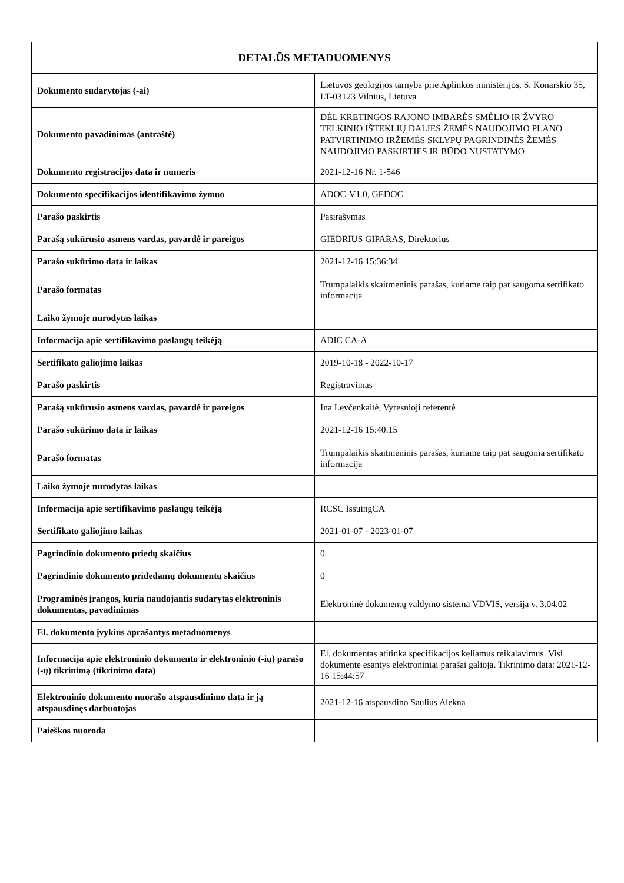| DETALŪS METADUOMENYS | |
| --- | --- |
| Dokumento sudarytojas (-ai) | Lietuvos geologijos tarnyba prie Aplinkos ministerijos, S. Konarskio 35, LT-03123 Vilnius, Lietuva |
| Dokumento pavadinimas (antraštė) | DĖL KRETINGOS RAJONO IMBARĖS SMĖLIO IR ŽVYRO TELKINIO IŠTEKLIŲ DALIES ŽEMĖS NAUDOJIMO PLANO PATVIRTINIMO IRŽEMĖS SKLYPŲ PAGRINDINĖS ŽEMĖS NAUDOJIMO PASKIRTIES IR BŪDO NUSTATYMO |
| Dokumento registracijos data ir numeris | 2021-12-16 Nr. 1-546 |
| Dokumento specifikacijos identifikavimo žymuo | ADOC-V1.0, GEDOC |
| Parašo paskirtis | Pasirašymas |
| Parašą sukūrusio asmens vardas, pavardė ir pareigos | GIEDRIUS GIPARAS, Direktorius |
| Parašo sukūrimo data ir laikas | 2021-12-16 15:36:34 |
| Parašo formatas | Trumpalaikis skaitmeninis parašas, kuriame taip pat saugoma sertifikato informacija |
| Laiko žymoje nurodytas laikas | |
| Informacija apie sertifikavimo paslaugų teikėją | ADIC CA-A |
| Sertifikato galiojimo laikas | 2019-10-18 - 2022-10-17 |
| Parašo paskirtis | Registravimas |
| Parašą sukūrusio asmens vardas, pavardė ir pareigos | Ina Levčenkaitė, Vyresnioji referentė |
| Parašo sukūrimo data ir laikas | 2021-12-16 15:40:15 |
| Parašo formatas | Trumpalaikis skaitmeninis parašas, kuriame taip pat saugoma sertifikato informacija |
| Laiko žymoje nurodytas laikas | |
| Informacija apie sertifikavimo paslaugų teikėją | RCSC IssuingCA |
| Sertifikato galiojimo laikas | 2021-01-07 - 2023-01-07 |
| Pagrindinio dokumento priedų skaičius | 0 |
| Pagrindinio dokumento pridedamų dokumentų skaičius | 0 |
| Programinės įrangos, kuria naudojantis sudarytas elektroninis dokumentas, pavadinimas | Elektroninė dokumentų valdymo sistema VDVIS, versija v. 3.04.02 |
| El. dokumento įvykius aprašantys metaduomenys | |
| Informacija apie elektroninio dokumento ir elektroninio (-ių) parašo (-ų) tikrinimą (tikrinimo data) | El. dokumentas atitinka specifikacijos keliamus reikalavimus. Visi dokumente esantys elektroniniai parašai galioja. Tikrinimo data: 2021-12-16 15:44:57 |
| Elektroninio dokumento nuorašo atspausdinimo data ir ją atspausdinęs darbuotojas | 2021-12-16 atspausdino Saulius Alekna |
| Paieškos nuoroda | |